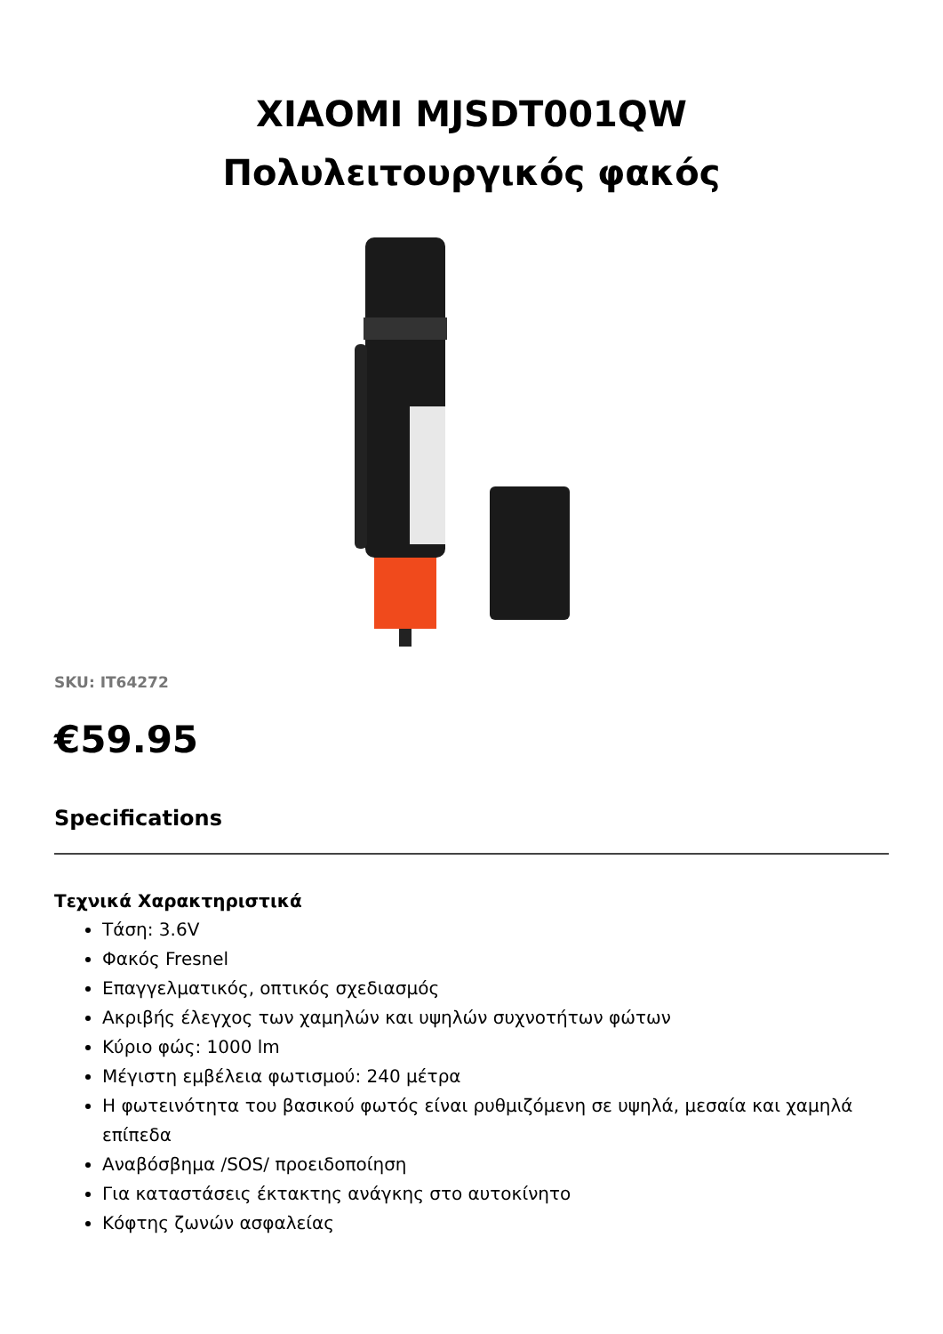XIAOMI MJSDT001QW
Πολυλειτουργικός φακός
SKU: IT64272
€59.95
Specifications
Τεχνικά Χαρακτηριστικά
Τάση: 3.6V
Φακός Fresnel
Επαγγελματικός, οπτικός σχεδιασμός
Ακριβής έλεγχος των χαμηλών και υψηλών συχνοτήτων φώτων
Κύριο φώς: 1000 lm
Μέγιστη εμβέλεια φωτισμού: 240 μέτρα
Η φωτεινότητα του βασικού φωτός είναι ρυθμιζόμενη σε υψηλά, μεσαία και χαμηλά επίπεδα
Αναβόσβημα /SOS/ προειδοποίηση
Για καταστάσεις έκτακτης ανάγκης στο αυτοκίνητο
Κόφτης ζωνών ασφαλείας